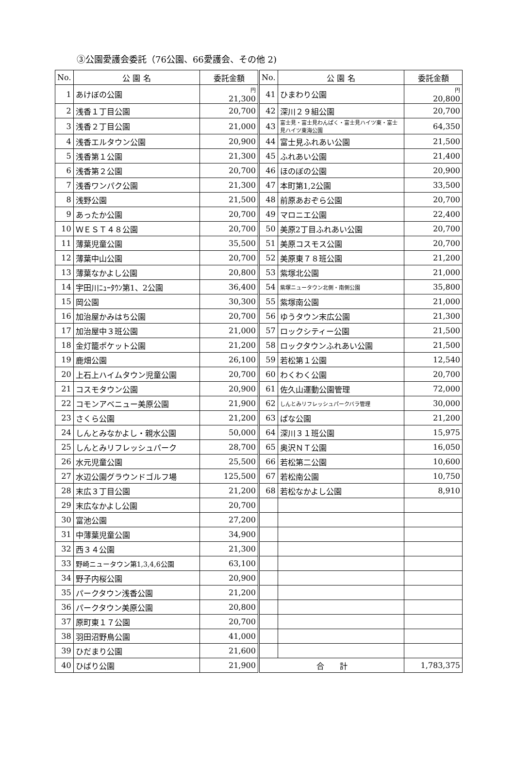③公園愛護会委託（76公園、66愛護会、その他 2)
| No. | 公 園 名 | 委託金額 | No. | 公 園 名 | 委託金額 |
| --- | --- | --- | --- | --- | --- |
| 1 | あけぼの公園 | 円 21,300 | 41 | ひまわり公園 | 円 20,800 |
| 2 | 浅香１丁目公園 | 20,700 | 42 | 深川２９組公園 | 20,700 |
| 3 | 浅香２丁目公園 | 21,000 | 43 | 富士見・富士見わんぱく・富士見ハイツ東・富士見ハイツ東海公園 | 64,350 |
| 4 | 浅香エルタウン公園 | 20,900 | 44 | 富士見ふれあい公園 | 21,500 |
| 5 | 浅香第１公園 | 21,300 | 45 | ふれあい公園 | 21,400 |
| 6 | 浅香第２公園 | 20,700 | 46 | ほのぼの公園 | 20,900 |
| 7 | 浅香ワンパク公園 | 21,300 | 47 | 本町第1,2公園 | 33,500 |
| 8 | 浅野公園 | 21,500 | 48 | 前原あおぞら公園 | 20,700 |
| 9 | あったか公園 | 20,700 | 49 | マロニエ公園 | 22,400 |
| 10 | ＷＥＳＴ４８公園 | 20,700 | 50 | 美原2丁目ふれあい公園 | 20,700 |
| 11 | 薄葉児童公園 | 35,500 | 51 | 美原コスモス公園 | 20,700 |
| 12 | 薄葉中山公園 | 20,700 | 52 | 美原東７８班公園 | 21,200 |
| 13 | 薄葉なかよし公園 | 20,800 | 53 | 紫塚北公園 | 21,000 |
| 14 | 宇田川ﾆｭｰﾀｳﾝ第1、2公園 | 36,400 | 54 | 紫塚ニュータウン北側・南側公園 | 35,800 |
| 15 | 岡公園 | 30,300 | 55 | 紫塚南公園 | 21,000 |
| 16 | 加治屋かみはち公園 | 20,700 | 56 | ゆうタウン末広公園 | 21,300 |
| 17 | 加治屋中３班公園 | 21,000 | 57 | ロックシティー公園 | 21,500 |
| 18 | 金灯籠ポケット公園 | 21,200 | 58 | ロックタウンふれあい公園 | 21,500 |
| 19 | 鹿畑公園 | 26,100 | 59 | 若松第１公園 | 12,540 |
| 20 | 上石上ハイムタウン児童公園 | 20,700 | 60 | わくわく公園 | 20,700 |
| 21 | コスモタウン公園 | 20,900 | 61 | 佐久山運動公園管理 | 72,000 |
| 22 | コモンアベニュー美原公園 | 21,900 | 62 | しんとみリフレッシュパークバラ管理 | 30,000 |
| 23 | さくら公園 | 21,200 | 63 | ぱな公園 | 21,200 |
| 24 | しんとみなかよし・親水公園 | 50,000 | 64 | 深川３１班公園 | 15,975 |
| 25 | しんとみリフレッシュパーク | 28,700 | 65 | 奥沢ＮＴ公園 | 16,050 |
| 26 | 水元児童公園 | 25,500 | 66 | 若松第二公園 | 10,600 |
| 27 | 水辺公園グラウンドゴルフ場 | 125,500 | 67 | 若松南公園 | 10,750 |
| 28 | 末広３丁目公園 | 21,200 | 68 | 若松なかよし公園 | 8,910 |
| 29 | 末広なかよし公園 | 20,700 | | | |
| 30 | 富池公園 | 27,200 | | | |
| 31 | 中薄葉児童公園 | 34,900 | | | |
| 32 | 西３４公園 | 21,300 | | | |
| 33 | 野崎ニュータウン第1,3,4,6公園 | 63,100 | | | |
| 34 | 野子内桜公園 | 20,900 | | | |
| 35 | パークタウン浅香公園 | 21,200 | | | |
| 36 | パークタウン美原公園 | 20,800 | | | |
| 37 | 原町東１７公園 | 20,700 | | | |
| 38 | 羽田沼野鳥公園 | 41,000 | | | |
| 39 | ひだまり公園 | 21,600 | | | |
| 40 | ひばり公園 | 21,900 | 合 計 | | 1,783,375 |